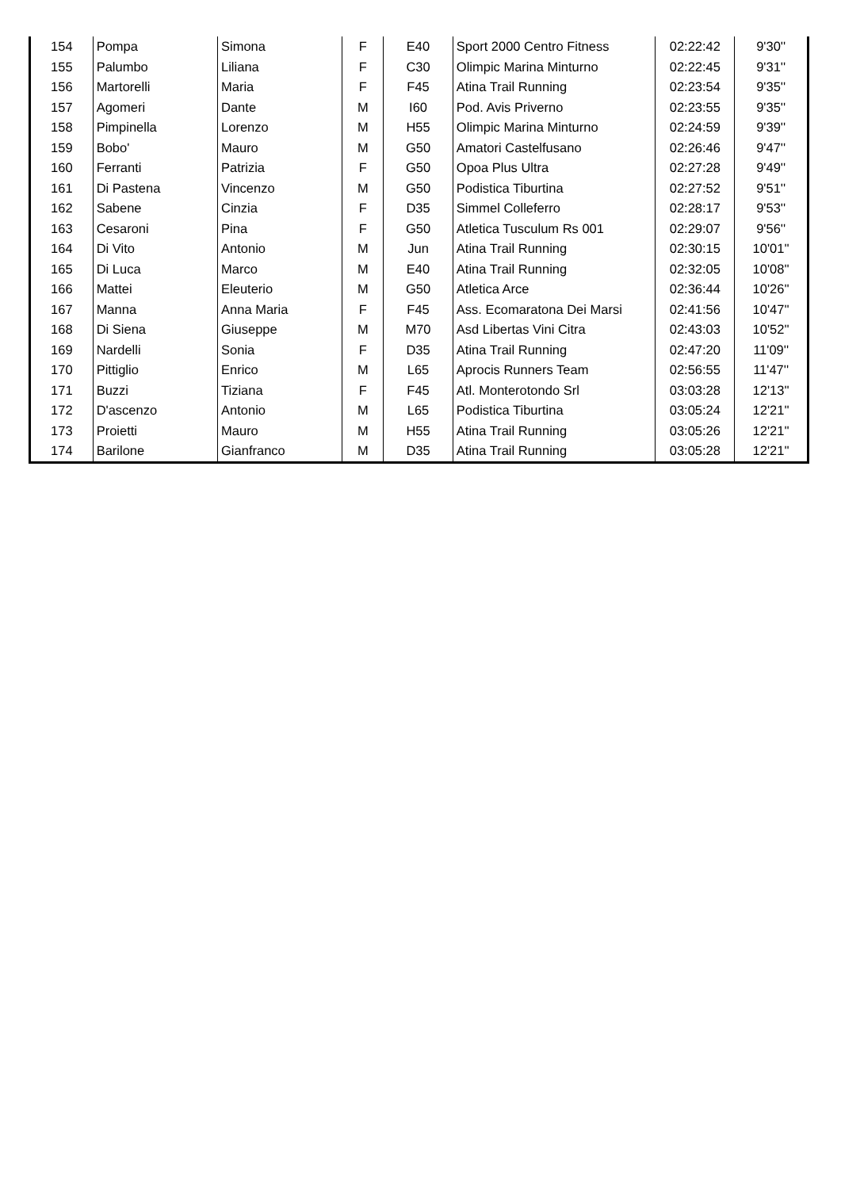| 154 | Pompa | Simona | F | E40 | Sport 2000 Centro Fitness | 02:22:42 | 9'30'' |
| 155 | Palumbo | Liliana | F | C30 | Olimpic Marina Minturno | 02:22:45 | 9'31'' |
| 156 | Martorelli | Maria | F | F45 | Atina Trail Running | 02:23:54 | 9'35'' |
| 157 | Agomeri | Dante | M | I60 | Pod. Avis Priverno | 02:23:55 | 9'35'' |
| 158 | Pimpinella | Lorenzo | M | H55 | Olimpic Marina Minturno | 02:24:59 | 9'39'' |
| 159 | Bobo' | Mauro | M | G50 | Amatori Castelfusano | 02:26:46 | 9'47'' |
| 160 | Ferranti | Patrizia | F | G50 | Opoa Plus Ultra | 02:27:28 | 9'49'' |
| 161 | Di Pastena | Vincenzo | M | G50 | Podistica Tiburtina | 02:27:52 | 9'51'' |
| 162 | Sabene | Cinzia | F | D35 | Simmel Colleferro | 02:28:17 | 9'53'' |
| 163 | Cesaroni | Pina | F | G50 | Atletica Tusculum Rs 001 | 02:29:07 | 9'56'' |
| 164 | Di Vito | Antonio | M | Jun | Atina Trail Running | 02:30:15 | 10'01'' |
| 165 | Di Luca | Marco | M | E40 | Atina Trail Running | 02:32:05 | 10'08'' |
| 166 | Mattei | Eleuterio | M | G50 | Atletica Arce | 02:36:44 | 10'26'' |
| 167 | Manna | Anna Maria | F | F45 | Ass. Ecomaratona Dei Marsi | 02:41:56 | 10'47'' |
| 168 | Di Siena | Giuseppe | M | M70 | Asd Libertas Vini Citra | 02:43:03 | 10'52'' |
| 169 | Nardelli | Sonia | F | D35 | Atina Trail Running | 02:47:20 | 11'09'' |
| 170 | Pittiglio | Enrico | M | L65 | Aprocis Runners Team | 02:56:55 | 11'47'' |
| 171 | Buzzi | Tiziana | F | F45 | Atl. Monterotondo Srl | 03:03:28 | 12'13'' |
| 172 | D'ascenzo | Antonio | M | L65 | Podistica Tiburtina | 03:05:24 | 12'21'' |
| 173 | Proietti | Mauro | M | H55 | Atina Trail Running | 03:05:26 | 12'21'' |
| 174 | Barilone | Gianfranco | M | D35 | Atina Trail Running | 03:05:28 | 12'21'' |